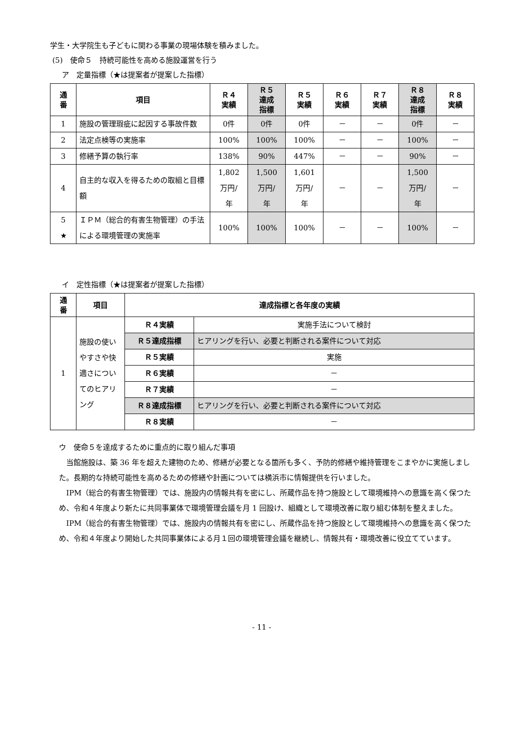学生・大学院生も子どもに関わる事業の現場体験を積みました。
(5)　使命５　持続可能性を高める施設運営を行う
ア　定量指標（★は提案者が提案した指標）
| 通 番 | 項目 | Ｒ４ 実績 | Ｒ５ 達成 指標 | Ｒ５ 実績 | Ｒ６ 実績 | Ｒ７ 実績 | Ｒ８ 達成 指標 | Ｒ８ 実績 |
| --- | --- | --- | --- | --- | --- | --- | --- | --- |
| 1 | 施設の管理瑕疵に起因する事故件数 | 0件 | 0件 | 0件 | － | － | 0件 | － |
| 2 | 法定点検等の実施率 | 100% | 100% | 100% | － | － | 100% | － |
| 3 | 修繕予算の執行率 | 138% | 90% | 447% | － | － | 90% | － |
| 4 | 自主的な収入を得るための取組と目標額 | 1,802 万円/ 年 | 1,500 万円/ 年 | 1,601 万円/ 年 | － | － | 1,500 万円/ 年 | － |
| 5 ★ | ＩＰＭ（総合的有害生物管理）の手法による環境管理の実施率 | 100% | 100% | 100% | － | － | 100% | － |
イ　定性指標（★は提案者が提案した指標）
| 通 番 | 項目 | 達成指標と各年度の実績 | |
| --- | --- | --- | --- |
| 1 | 施設の使いやすさや快適さについてのヒアリング | Ｒ４実績 | 実施手法について検討 |
| | | Ｒ５達成指標 | ヒアリングを行い、必要と判断される案件について対応 |
| | | Ｒ５実績 | 実施 |
| | | Ｒ６実績 | － |
| | | Ｒ７実績 | － |
| | | Ｒ８達成指標 | ヒアリングを行い、必要と判断される案件について対応 |
| | | Ｒ８実績 | － |
ウ　使命５を達成するために重点的に取り組んだ事項
当館施設は、築 36 年を超えた建物のため、修繕が必要となる箇所も多く、予防的修繕や維持管理をこまやかに実施しました。長期的な持続可能性を高めるための修繕や計画については横浜市に情報提供を行いました。
IPM（総合的有害生物管理）では、施設内の情報共有を密にし、所蔵作品を持つ施設として環境維持への意識を高く保つため、令和４年度より新たに共同事業体で環境管理会議を月 1 回設け、組織として環境改善に取り組む体制を整えました。
IPM（総合的有害生物管理）では、施設内の情報共有を密にし、所蔵作品を持つ施設として環境維持への意識を高く保つため、令和４年度より開始した共同事業体による月１回の環境管理会議を継続し、情報共有・環境改善に役立てています。
- 11 -